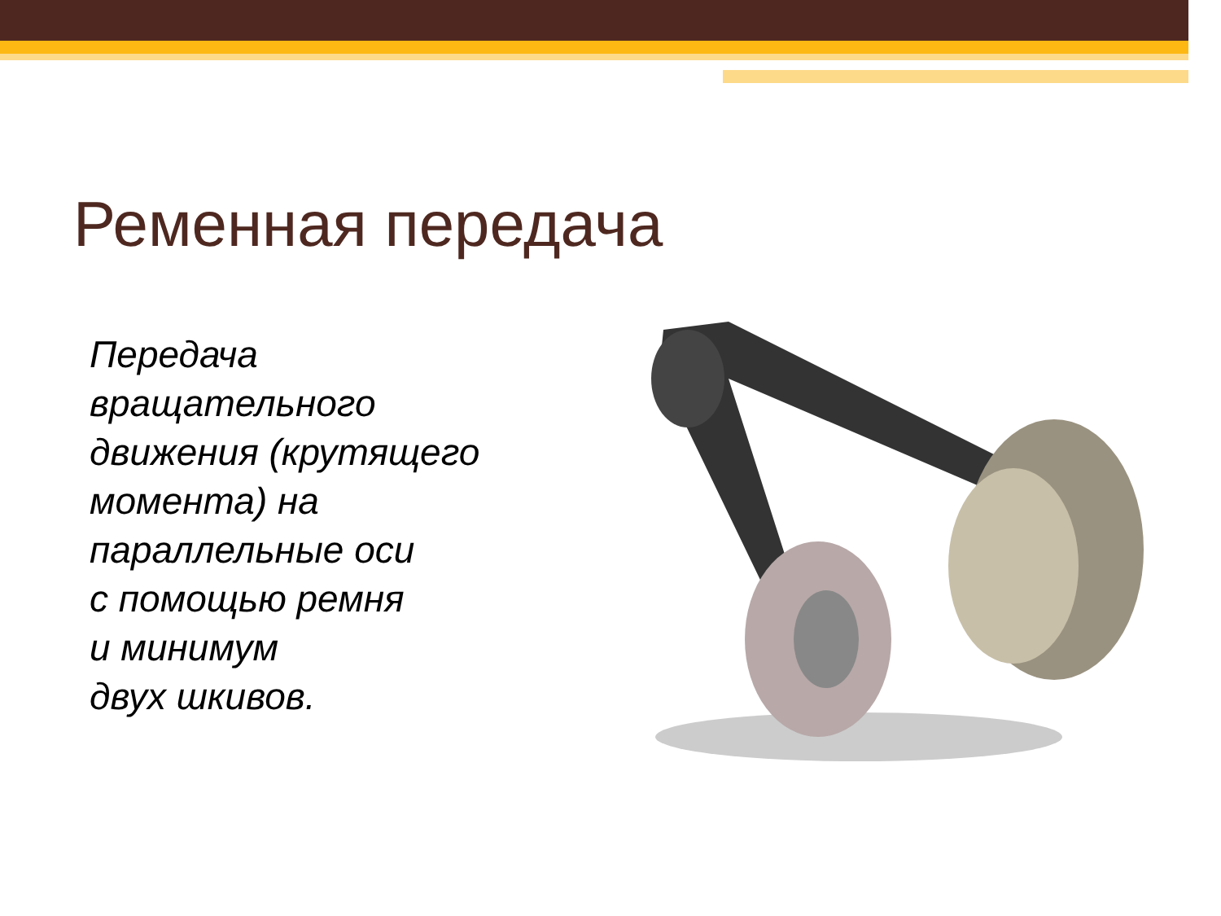Ременная передача
Передача вращательного движения (крутящего момента) на параллельные оси
с помощью ремня
и минимум
двух шкивов.